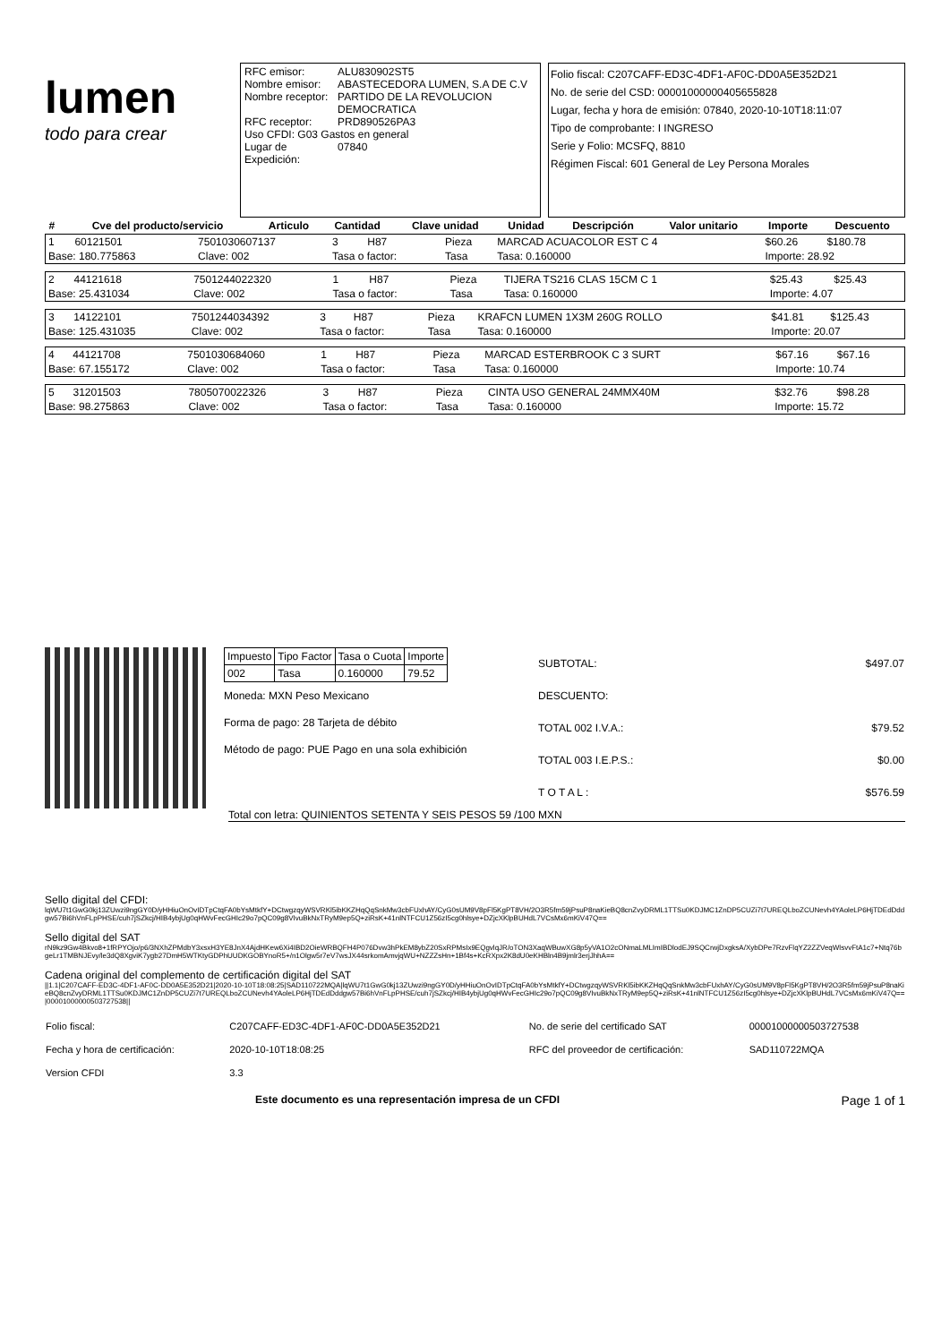lumen
todo para crear
| RFC emisor: | ALU830902ST5 |
| Nombre emisor: | ABASTECEDORA LUMEN, S.A DE C.V |
| Nombre receptor: | PARTIDO DE LA REVOLUCION DEMOCRATICA |
| RFC receptor: | PRD890526PA3 |
| Uso CFDI: G03 Gastos en general | |
| Lugar de Expedición: | 07840 |
Folio fiscal: C207CAFF-ED3C-4DF1-AF0C-DD0A5E352D21
No. de serie del CSD: 00001000000405655828
Lugar, fecha y hora de emisión: 07840, 2020-10-10T18:11:07
Tipo de comprobante: I INGRESO
Serie y Folio: MCSFQ, 8810
Régimen Fiscal: 601 General de Ley Persona Morales
| # | Cve del producto/servicio | Articulo | Cantidad | Clave unidad | Unidad | Descripción | Valor unitario | Importe | Descuento |
| --- | --- | --- | --- | --- | --- | --- | --- | --- | --- |
| 1 | 60121501 | 7501030607137 | 3 | H87 | Pieza | MARCAD ACUACOLOR EST C 4 | $60.26 | $180.78 | |
| Base: 180.775863 | | Clave: 002 | Tasa o factor: | | Tasa | Tasa: 0.160000 | Importe: 28.92 | | |
| 2 | 44121618 | 7501244022320 | 1 | H87 | Pieza | TIJERA TS216 CLAS 15CM C 1 | $25.43 | $25.43 | |
| Base: 25.431034 | | Clave: 002 | Tasa o factor: | | Tasa | Tasa: 0.160000 | Importe: 4.07 | | |
| 3 | 14122101 | 7501244034392 | 3 | H87 | Pieza | KRAFCN LUMEN 1X3M 260G ROLLO | $41.81 | $125.43 | |
| Base: 125.431035 | | Clave: 002 | Tasa o factor: | | Tasa | Tasa: 0.160000 | Importe: 20.07 | | |
| 4 | 44121708 | 7501030684060 | 1 | H87 | Pieza | MARCAD ESTERBROOK C 3 SURT | $67.16 | $67.16 | |
| Base: 67.155172 | | Clave: 002 | Tasa o factor: | | Tasa | Tasa: 0.160000 | Importe: 10.74 | | |
| 5 | 31201503 | 7805070022326 | 3 | H87 | Pieza | CINTA USO GENERAL 24MMX40M | $32.76 | $98.28 | |
| Base: 98.275863 | | Clave: 002 | Tasa o factor: | | Tasa | Tasa: 0.160000 | Importe: 15.72 | | |
| Impuesto | Tipo Factor | Tasa o Cuota | Importe |
| --- | --- | --- | --- |
| 002 | Tasa | 0.160000 | 79.52 |
Moneda: MXN Peso Mexicano
Forma de pago: 28 Tarjeta de débito
Método de pago: PUE Pago en una sola exhibición
| SUBTOTAL: | $497.07 |
| DESCUENTO: | |
| TOTAL 002 I.V.A.: | $79.52 |
| TOTAL 003 I.E.P.S.: | $0.00 |
| T O T A L : | $576.59 |
Total con letra: QUINIENTOS SETENTA Y SEIS PESOS 59 /100 MXN
Sello digital del CFDI:
lqWU7t1GwG0kj13ZUwzi9ngGY0D/yHHiuOnOvIDTpCtqFA0bYsMtkfY+DCtwgzqyWSVRKl5ibKKZHqQqSnkMw3cbFUxhAY/CyG0sUM9V8pFl5KgPT8VH/2O3R5fm59jPsuP8naKieBQ8cnZvyDRML1TTSu0KDJMC1ZnDP5CUZi7t7UREQLboZCUNevh4YAoleLP6HjTDEdDddgw57Bi6hVnFLpPHSE/cuh7jSZkcj/HIB4ybjUg0qHWvFecGHIc29o7pQC09g8VIvuBkNxTRyM9ep5Q+ziRsK+41nlNTFCU1Z56zI5cg0hlsye+DZjcXKlpBUHdL7VCsMx6mKiV47Q==
Sello digital del SAT
rN9kz9Gw4Bkvo8+1fRPYOjo/p6/3NXhZPMdbY3xsxH3YE8JnX4AjdHKew6Xi4IBD2OieWRBQFH4P076Dvw3hPkEM8ybZ20SxRPMsIx9EQgvlqJR/oTON3XaqWBuwXG8p5yVA1O2cONmaLMLImIBDlodEJ9SQCrwjDxgksA/XybDPe7RzvFlqYZ2ZZVeqWlsvvFtA1c7+Ntq76bgeLr1TMBNJEvy/le3dQ8XgviK7ygb27DmH5WTKtyGDPhUUDKGOBYnoR5+/n1Olgw5r7eV7wsJX44srkomAmvjqWU+NZZZsHn+1Bf4s+KcRXpx2K8dU0eKHBln4B9jmlr3erjJhhA==
Cadena original del complemento de certificación digital del SAT
||1.1|C207CAFF-ED3C-4DF1-AF0C-DD0A5E352D21|2020-10-10T18:08:25|SAD110722MQA|lqWU7t1GwG0kj13ZUwzi9ngGY0D/yHHiuOnOvIDTpCtqFA0bYsMtkfY+DCtwgzqyWSVRKl5ibKKZHqQqSnkMw3cbFUxhAY/CyG0sUM9V8pFl5KgPT8VH/2O3R5fm59jPsuP8naKieBQ8cnZvyDRML1TTSu0KDJMC1ZnDP5CUZi7t7UREQLboZCUNevh4YAoleLP6HjTDEdDddgw57Bi6hVnFLpPHSE/cuh7jSZkcj/HIB4ybjUg0qHWvFecGHIc29o7pQC09g8VIvuBkNxTRyM9ep5Q+ziRsK+41nlNTFCU1Z56zI5cg0hlsye+DZjcXKlpBUHdL7VCsMx6mKiV47Q==|00001000000503727538||
| Folio fiscal: | C207CAFF-ED3C-4DF1-AF0C-DD0A5E352D21 | No. de serie del certificado SAT | 00001000000503727538 |
| Fecha y hora de certificación: | 2020-10-10T18:08:25 | RFC del proveedor de certificación: | SAD110722MQA |
| Version CFDI | 3.3 | | |
Este documento es una representación impresa de un CFDI Page 1 of 1